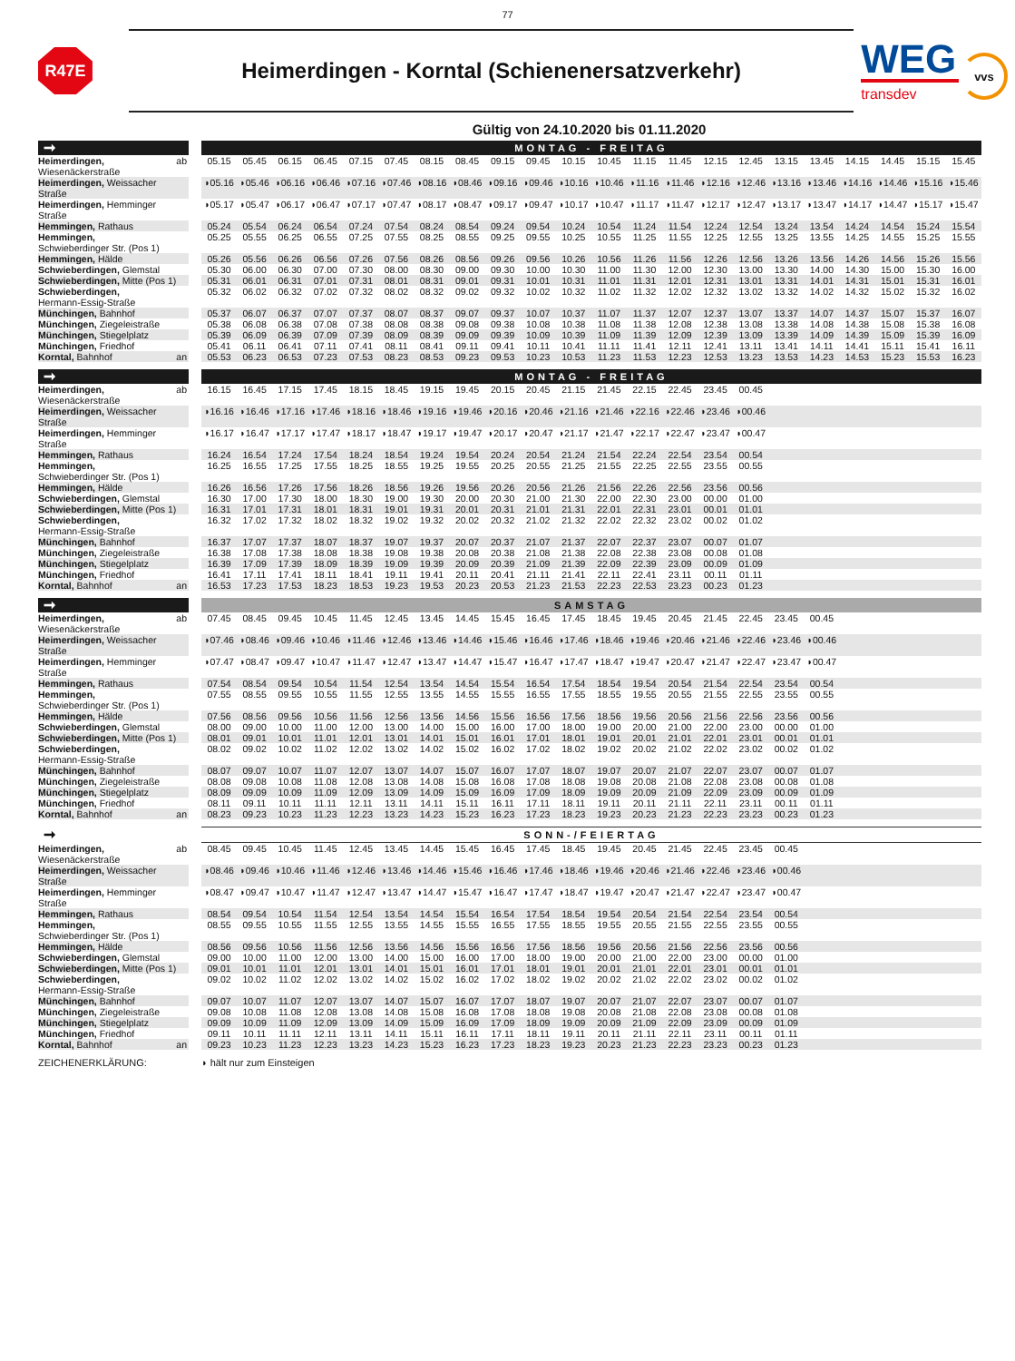77
R47E
Heimerdingen - Korntal (Schienenersatzverkehr)
WEG
transdev
vvs
Gültig von 24.10.2020 bis 01.11.2020
| ➞ | | MONTAG - FREITAG | | | | | | | | | | | | | | | | | | | | | |
| Heimerdingen, ab Wiesenäckerstraße | | 05.15 | 05.45 | 06.15 | 06.45 | 07.15 | 07.45 | 08.15 | 08.45 | 09.15 | 09.45 | 10.15 | 10.45 | 11.15 | 11.45 | 12.15 | 12.45 | 13.15 | 13.45 | 14.15 | 14.45 | 15.15 | 15.45 |
| Heimerdingen, Weissacher Straße | | ◗05.16 | ◗05.46 | ◗06.16 | ◗06.46 | ◗07.16 | ◗07.46 | ◗08.16 | ◗08.46 | ◗09.16 | ◗09.46 | ◗10.16 | ◗10.46 | ◗11.16 | ◗11.46 | ◗12.16 | ◗12.46 | ◗13.16 | ◗13.46 | ◗14.16 | ◗14.46 | ◗15.16 | ◗15.46 |
| Heimerdingen, Hemminger Straße | | ◗05.17 | ◗05.47 | ◗06.17 | ◗06.47 | ◗07.17 | ◗07.47 | ◗08.17 | ◗08.47 | ◗09.17 | ◗09.47 | ◗10.17 | ◗10.47 | ◗11.17 | ◗11.47 | ◗12.17 | ◗12.47 | ◗13.17 | ◗13.47 | ◗14.17 | ◗14.47 | ◗15.17 | ◗15.47 |
| Hemmingen, Rathaus | | 05.24 | 05.54 | 06.24 | 06.54 | 07.24 | 07.54 | 08.24 | 08.54 | 09.24 | 09.54 | 10.24 | 10.54 | 11.24 | 11.54 | 12.24 | 12.54 | 13.24 | 13.54 | 14.24 | 14.54 | 15.24 | 15.54 |
| Hemmingen, Schwieberdinger Str. (Pos 1) | | 05.25 | 05.55 | 06.25 | 06.55 | 07.25 | 07.55 | 08.25 | 08.55 | 09.25 | 09.55 | 10.25 | 10.55 | 11.25 | 11.55 | 12.25 | 12.55 | 13.25 | 13.55 | 14.25 | 14.55 | 15.25 | 15.55 |
| Hemmingen, Hälde | | 05.26 | 05.56 | 06.26 | 06.56 | 07.26 | 07.56 | 08.26 | 08.56 | 09.26 | 09.56 | 10.26 | 10.56 | 11.26 | 11.56 | 12.26 | 12.56 | 13.26 | 13.56 | 14.26 | 14.56 | 15.26 | 15.56 |
| Schwieberdingen, Glemstal | | 05.30 | 06.00 | 06.30 | 07.00 | 07.30 | 08.00 | 08.30 | 09.00 | 09.30 | 10.00 | 10.30 | 11.00 | 11.30 | 12.00 | 12.30 | 13.00 | 13.30 | 14.00 | 14.30 | 15.00 | 15.30 | 16.00 |
| Schwieberdingen, Mitte (Pos 1) | | 05.31 | 06.01 | 06.31 | 07.01 | 07.31 | 08.01 | 08.31 | 09.01 | 09.31 | 10.01 | 10.31 | 11.01 | 11.31 | 12.01 | 12.31 | 13.01 | 13.31 | 14.01 | 14.31 | 15.01 | 15.31 | 16.01 |
| Schwieberdingen, Hermann-Essig-Straße | | 05.32 | 06.02 | 06.32 | 07.02 | 07.32 | 08.02 | 08.32 | 09.02 | 09.32 | 10.02 | 10.32 | 11.02 | 11.32 | 12.02 | 12.32 | 13.02 | 13.32 | 14.02 | 14.32 | 15.02 | 15.32 | 16.02 |
| Münchingen, Bahnhof | | 05.37 | 06.07 | 06.37 | 07.07 | 07.37 | 08.07 | 08.37 | 09.07 | 09.37 | 10.07 | 10.37 | 11.07 | 11.37 | 12.07 | 12.37 | 13.07 | 13.37 | 14.07 | 14.37 | 15.07 | 15.37 | 16.07 |
| Münchingen, Ziegeleistraße | | 05.38 | 06.08 | 06.38 | 07.08 | 07.38 | 08.08 | 08.38 | 09.08 | 09.38 | 10.08 | 10.38 | 11.08 | 11.38 | 12.08 | 12.38 | 13.08 | 13.38 | 14.08 | 14.38 | 15.08 | 15.38 | 16.08 |
| Münchingen, Stiegelplatz | | 05.39 | 06.09 | 06.39 | 07.09 | 07.39 | 08.09 | 08.39 | 09.09 | 09.39 | 10.09 | 10.39 | 11.09 | 11.39 | 12.09 | 12.39 | 13.09 | 13.39 | 14.09 | 14.39 | 15.09 | 15.39 | 16.09 |
| Münchingen, Friedhof | | 05.41 | 06.11 | 06.41 | 07.11 | 07.41 | 08.11 | 08.41 | 09.11 | 09.41 | 10.11 | 10.41 | 11.11 | 11.41 | 12.11 | 12.41 | 13.11 | 13.41 | 14.11 | 14.41 | 15.11 | 15.41 | 16.11 |
| Korntal, Bahnhof an | | 05.53 | 06.23 | 06.53 | 07.23 | 07.53 | 08.23 | 08.53 | 09.23 | 09.53 | 10.23 | 10.53 | 11.23 | 11.53 | 12.23 | 12.53 | 13.23 | 13.53 | 14.23 | 14.53 | 15.23 | 15.53 | 16.23 |
| ➞ | | MONTAG - FREITAG | | | | | | | | | | | | | | | | | | | | | |
| Heimerdingen, ab Wiesenäckerstraße | | 16.15 | 16.45 | 17.15 | 17.45 | 18.15 | 18.45 | 19.15 | 19.45 | 20.15 | 20.45 | 21.15 | 21.45 | 22.15 | 22.45 | 23.45 | 00.45 | | | | | | |
| Heimerdingen, Weissacher Straße | | ◗16.16 | ◗16.46 | ◗17.16 | ◗17.46 | ◗18.16 | ◗18.46 | ◗19.16 | ◗19.46 | ◗20.16 | ◗20.46 | ◗21.16 | ◗21.46 | ◗22.16 | ◗22.46 | ◗23.46 | ◗00.46 | | | | | | |
| Heimerdingen, Hemminger Straße | | ◗16.17 | ◗16.47 | ◗17.17 | ◗17.47 | ◗18.17 | ◗18.47 | ◗19.17 | ◗19.47 | ◗20.17 | ◗20.47 | ◗21.17 | ◗21.47 | ◗22.17 | ◗22.47 | ◗23.47 | ◗00.47 | | | | | | |
| Hemmingen, Rathaus | | 16.24 | 16.54 | 17.24 | 17.54 | 18.24 | 18.54 | 19.24 | 19.54 | 20.24 | 20.54 | 21.24 | 21.54 | 22.24 | 22.54 | 23.54 | 00.54 | | | | | | |
| Hemmingen, Schwieberdinger Str. (Pos 1) | | 16.25 | 16.55 | 17.25 | 17.55 | 18.25 | 18.55 | 19.25 | 19.55 | 20.25 | 20.55 | 21.25 | 21.55 | 22.25 | 22.55 | 23.55 | 00.55 | | | | | | |
| Hemmingen, Hälde | | 16.26 | 16.56 | 17.26 | 17.56 | 18.26 | 18.56 | 19.26 | 19.56 | 20.26 | 20.56 | 21.26 | 21.56 | 22.26 | 22.56 | 23.56 | 00.56 | | | | | | |
| Schwieberdingen, Glemstal | | 16.30 | 17.00 | 17.30 | 18.00 | 18.30 | 19.00 | 19.30 | 20.00 | 20.30 | 21.00 | 21.30 | 22.00 | 22.30 | 23.00 | 00.00 | 01.00 | | | | | | |
| Schwieberdingen, Mitte (Pos 1) | | 16.31 | 17.01 | 17.31 | 18.01 | 18.31 | 19.01 | 19.31 | 20.01 | 20.31 | 21.01 | 21.31 | 22.01 | 22.31 | 23.01 | 00.01 | 01.01 | | | | | | |
| Schwieberdingen, Hermann-Essig-Straße | | 16.32 | 17.02 | 17.32 | 18.02 | 18.32 | 19.02 | 19.32 | 20.02 | 20.32 | 21.02 | 21.32 | 22.02 | 22.32 | 23.02 | 00.02 | 01.02 | | | | | | |
| Münchingen, Bahnhof | | 16.37 | 17.07 | 17.37 | 18.07 | 18.37 | 19.07 | 19.37 | 20.07 | 20.37 | 21.07 | 21.37 | 22.07 | 22.37 | 23.07 | 00.07 | 01.07 | | | | | | |
| Münchingen, Ziegeleistraße | | 16.38 | 17.08 | 17.38 | 18.08 | 18.38 | 19.08 | 19.38 | 20.08 | 20.38 | 21.08 | 21.38 | 22.08 | 22.38 | 23.08 | 00.08 | 01.08 | | | | | | |
| Münchingen, Stiegelplatz | | 16.39 | 17.09 | 17.39 | 18.09 | 18.39 | 19.09 | 19.39 | 20.09 | 20.39 | 21.09 | 21.39 | 22.09 | 22.39 | 23.09 | 00.09 | 01.09 | | | | | | |
| Münchingen, Friedhof | | 16.41 | 17.11 | 17.41 | 18.11 | 18.41 | 19.11 | 19.41 | 20.11 | 20.41 | 21.11 | 21.41 | 22.11 | 22.41 | 23.11 | 00.11 | 01.11 | | | | | | |
| Korntal, Bahnhof an | | 16.53 | 17.23 | 17.53 | 18.23 | 18.53 | 19.23 | 19.53 | 20.23 | 20.53 | 21.23 | 21.53 | 22.23 | 22.53 | 23.23 | 00.23 | 01.23 | | | | | | |
| ➞ | | SAMSTAG | | | | | | | | | | | | | | | | | | | | | |
| Heimerdingen, ab Wiesenäckerstraße | | 07.45 | 08.45 | 09.45 | 10.45 | 11.45 | 12.45 | 13.45 | 14.45 | 15.45 | 16.45 | 17.45 | 18.45 | 19.45 | 20.45 | 21.45 | 22.45 | 23.45 | 00.45 | | | | |
| Heimerdingen, Weissacher Straße | | ◗07.46 | ◗08.46 | ◗09.46 | ◗10.46 | ◗11.46 | ◗12.46 | ◗13.46 | ◗14.46 | ◗15.46 | ◗16.46 | ◗17.46 | ◗18.46 | ◗19.46 | ◗20.46 | ◗21.46 | ◗22.46 | ◗23.46 | ◗00.46 | | | | |
| Heimerdingen, Hemminger Straße | | ◗07.47 | ◗08.47 | ◗09.47 | ◗10.47 | ◗11.47 | ◗12.47 | ◗13.47 | ◗14.47 | ◗15.47 | ◗16.47 | ◗17.47 | ◗18.47 | ◗19.47 | ◗20.47 | ◗21.47 | ◗22.47 | ◗23.47 | ◗00.47 | | | | |
| Hemmingen, Rathaus | | 07.54 | 08.54 | 09.54 | 10.54 | 11.54 | 12.54 | 13.54 | 14.54 | 15.54 | 16.54 | 17.54 | 18.54 | 19.54 | 20.54 | 21.54 | 22.54 | 23.54 | 00.54 | | | | |
| Hemmingen, Schwieberdinger Str. (Pos 1) | | 07.55 | 08.55 | 09.55 | 10.55 | 11.55 | 12.55 | 13.55 | 14.55 | 15.55 | 16.55 | 17.55 | 18.55 | 19.55 | 20.55 | 21.55 | 22.55 | 23.55 | 00.55 | | | | |
| Hemmingen, Hälde | | 07.56 | 08.56 | 09.56 | 10.56 | 11.56 | 12.56 | 13.56 | 14.56 | 15.56 | 16.56 | 17.56 | 18.56 | 19.56 | 20.56 | 21.56 | 22.56 | 23.56 | 00.56 | | | | |
| Schwieberdingen, Glemstal | | 08.00 | 09.00 | 10.00 | 11.00 | 12.00 | 13.00 | 14.00 | 15.00 | 16.00 | 17.00 | 18.00 | 19.00 | 20.00 | 21.00 | 22.00 | 23.00 | 00.00 | 01.00 | | | | |
| Schwieberdingen, Mitte (Pos 1) | | 08.01 | 09.01 | 10.01 | 11.01 | 12.01 | 13.01 | 14.01 | 15.01 | 16.01 | 17.01 | 18.01 | 19.01 | 20.01 | 21.01 | 22.01 | 23.01 | 00.01 | 01.01 | | | | |
| Schwieberdingen, Hermann-Essig-Straße | | 08.02 | 09.02 | 10.02 | 11.02 | 12.02 | 13.02 | 14.02 | 15.02 | 16.02 | 17.02 | 18.02 | 19.02 | 20.02 | 21.02 | 22.02 | 23.02 | 00.02 | 01.02 | | | | |
| Münchingen, Bahnhof | | 08.07 | 09.07 | 10.07 | 11.07 | 12.07 | 13.07 | 14.07 | 15.07 | 16.07 | 17.07 | 18.07 | 19.07 | 20.07 | 21.07 | 22.07 | 23.07 | 00.07 | 01.07 | | | | |
| Münchingen, Ziegeleistraße | | 08.08 | 09.08 | 10.08 | 11.08 | 12.08 | 13.08 | 14.08 | 15.08 | 16.08 | 17.08 | 18.08 | 19.08 | 20.08 | 21.08 | 22.08 | 23.08 | 00.08 | 01.08 | | | | |
| Münchingen, Stiegelplatz | | 08.09 | 09.09 | 10.09 | 11.09 | 12.09 | 13.09 | 14.09 | 15.09 | 16.09 | 17.09 | 18.09 | 19.09 | 20.09 | 21.09 | 22.09 | 23.09 | 00.09 | 01.09 | | | | |
| Münchingen, Friedhof | | 08.11 | 09.11 | 10.11 | 11.11 | 12.11 | 13.11 | 14.11 | 15.11 | 16.11 | 17.11 | 18.11 | 19.11 | 20.11 | 21.11 | 22.11 | 23.11 | 00.11 | 01.11 | | | | |
| Korntal, Bahnhof an | | 08.23 | 09.23 | 10.23 | 11.23 | 12.23 | 13.23 | 14.23 | 15.23 | 16.23 | 17.23 | 18.23 | 19.23 | 20.23 | 21.23 | 22.23 | 23.23 | 00.23 | 01.23 | | | | |
| ➞ | | SONN-/FEIERTAG | | | | | | | | | | | | | | | | | | | | | |
| Heimerdingen, ab Wiesenäckerstraße | | 08.45 | 09.45 | 10.45 | 11.45 | 12.45 | 13.45 | 14.45 | 15.45 | 16.45 | 17.45 | 18.45 | 19.45 | 20.45 | 21.45 | 22.45 | 23.45 | 00.45 | | | | | |
| Heimerdingen, Weissacher Straße | | ◗08.46 | ◗09.46 | ◗10.46 | ◗11.46 | ◗12.46 | ◗13.46 | ◗14.46 | ◗15.46 | ◗16.46 | ◗17.46 | ◗18.46 | ◗19.46 | ◗20.46 | ◗21.46 | ◗22.46 | ◗23.46 | ◗00.46 | | | | | |
| Heimerdingen, Hemminger Straße | | ◗08.47 | ◗09.47 | ◗10.47 | ◗11.47 | ◗12.47 | ◗13.47 | ◗14.47 | ◗15.47 | ◗16.47 | ◗17.47 | ◗18.47 | ◗19.47 | ◗20.47 | ◗21.47 | ◗22.47 | ◗23.47 | ◗00.47 | | | | | |
| Hemmingen, Rathaus | | 08.54 | 09.54 | 10.54 | 11.54 | 12.54 | 13.54 | 14.54 | 15.54 | 16.54 | 17.54 | 18.54 | 19.54 | 20.54 | 21.54 | 22.54 | 23.54 | 00.54 | | | | | |
| Hemmingen, Schwieberdinger Str. (Pos 1) | | 08.55 | 09.55 | 10.55 | 11.55 | 12.55 | 13.55 | 14.55 | 15.55 | 16.55 | 17.55 | 18.55 | 19.55 | 20.55 | 21.55 | 22.55 | 23.55 | 00.55 | | | | | |
| Hemmingen, Hälde | | 08.56 | 09.56 | 10.56 | 11.56 | 12.56 | 13.56 | 14.56 | 15.56 | 16.56 | 17.56 | 18.56 | 19.56 | 20.56 | 21.56 | 22.56 | 23.56 | 00.56 | | | | | |
| Schwieberdingen, Glemstal | | 09.00 | 10.00 | 11.00 | 12.00 | 13.00 | 14.00 | 15.00 | 16.00 | 17.00 | 18.00 | 19.00 | 20.00 | 21.00 | 22.00 | 23.00 | 00.00 | 01.00 | | | | | |
| Schwieberdingen, Mitte (Pos 1) | | 09.01 | 10.01 | 11.01 | 12.01 | 13.01 | 14.01 | 15.01 | 16.01 | 17.01 | 18.01 | 19.01 | 20.01 | 21.01 | 22.01 | 23.01 | 00.01 | 01.01 | | | | | |
| Schwieberdingen, Hermann-Essig-Straße | | 09.02 | 10.02 | 11.02 | 12.02 | 13.02 | 14.02 | 15.02 | 16.02 | 17.02 | 18.02 | 19.02 | 20.02 | 21.02 | 22.02 | 23.02 | 00.02 | 01.02 | | | | | |
| Münchingen, Bahnhof | | 09.07 | 10.07 | 11.07 | 12.07 | 13.07 | 14.07 | 15.07 | 16.07 | 17.07 | 18.07 | 19.07 | 20.07 | 21.07 | 22.07 | 23.07 | 00.07 | 01.07 | | | | | |
| Münchingen, Ziegeleistraße | | 09.08 | 10.08 | 11.08 | 12.08 | 13.08 | 14.08 | 15.08 | 16.08 | 17.08 | 18.08 | 19.08 | 20.08 | 21.08 | 22.08 | 23.08 | 00.08 | 01.08 | | | | | |
| Münchingen, Stiegelplatz | | 09.09 | 10.09 | 11.09 | 12.09 | 13.09 | 14.09 | 15.09 | 16.09 | 17.09 | 18.09 | 19.09 | 20.09 | 21.09 | 22.09 | 23.09 | 00.09 | 01.09 | | | | | |
| Münchingen, Friedhof | | 09.11 | 10.11 | 11.11 | 12.11 | 13.11 | 14.11 | 15.11 | 16.11 | 17.11 | 18.11 | 19.11 | 20.11 | 21.11 | 22.11 | 23.11 | 00.11 | 01.11 | | | | | |
| Korntal, Bahnhof an | | 09.23 | 10.23 | 11.23 | 12.23 | 13.23 | 14.23 | 15.23 | 16.23 | 17.23 | 18.23 | 19.23 | 20.23 | 21.23 | 22.23 | 23.23 | 00.23 | 01.23 | | | | | |
ZEICHENERKLÄRUNG: ◗ hält nur zum Einsteigen